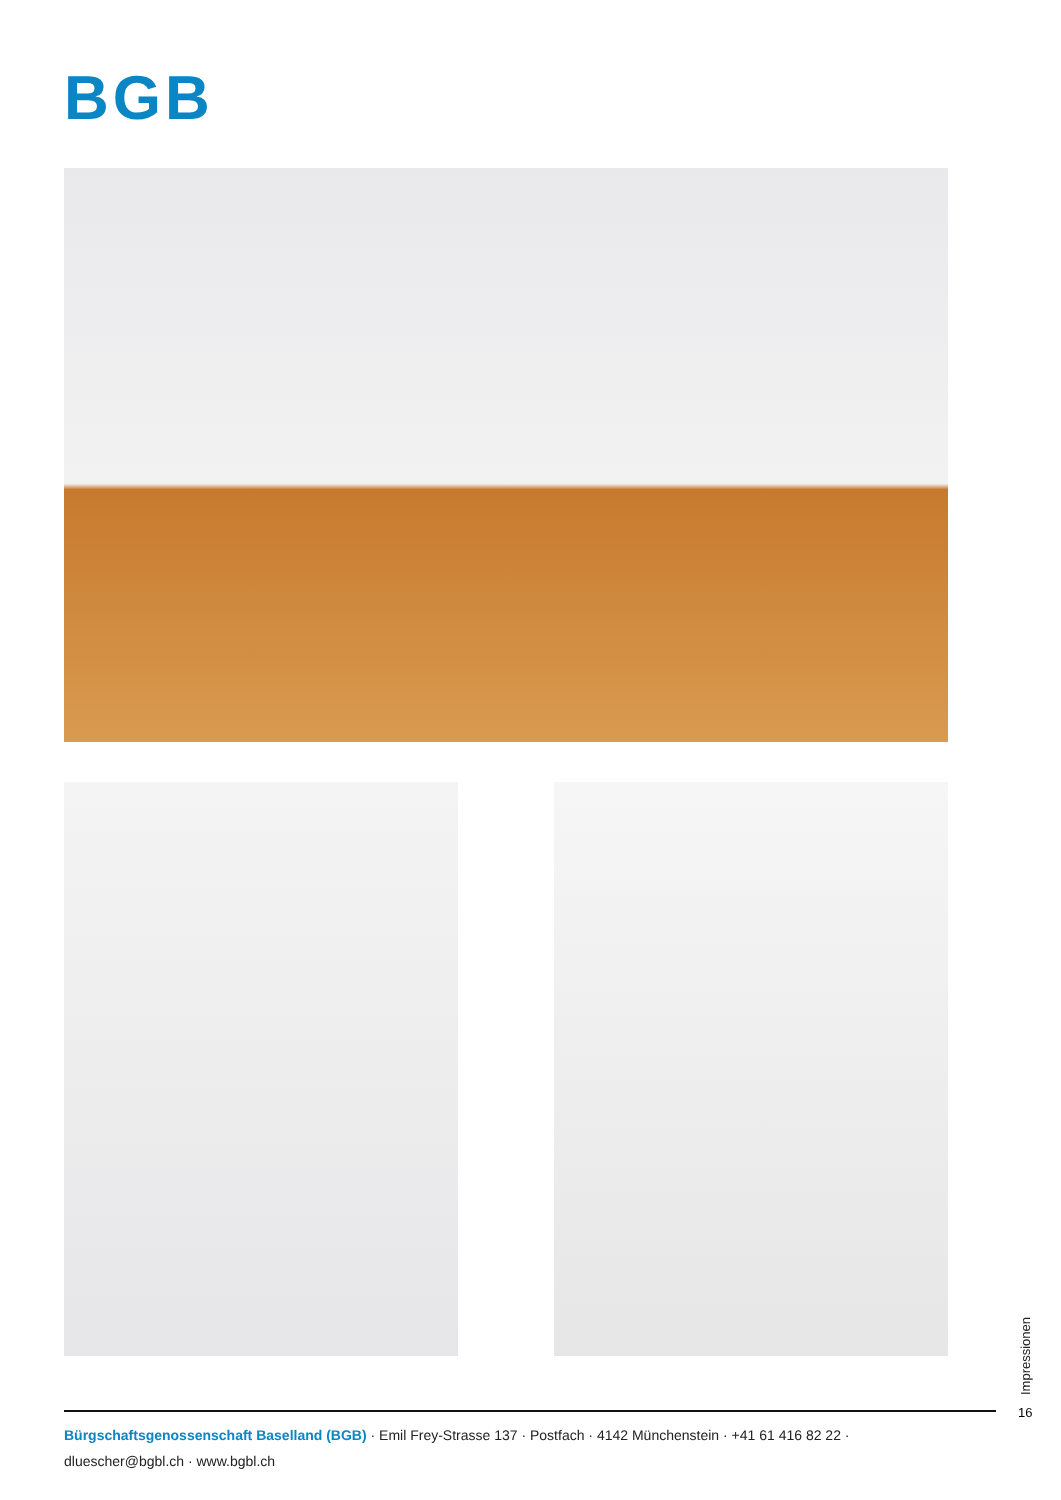BGB
Impressionen
16
Bürgschaftsgenossenschaft Baselland (BGB) · Emil Frey-Strasse 137 · Postfach · 4142 Münchenstein · +41 61 416 82 22 ·
dluescher@bgbl.ch · www.bgbl.ch